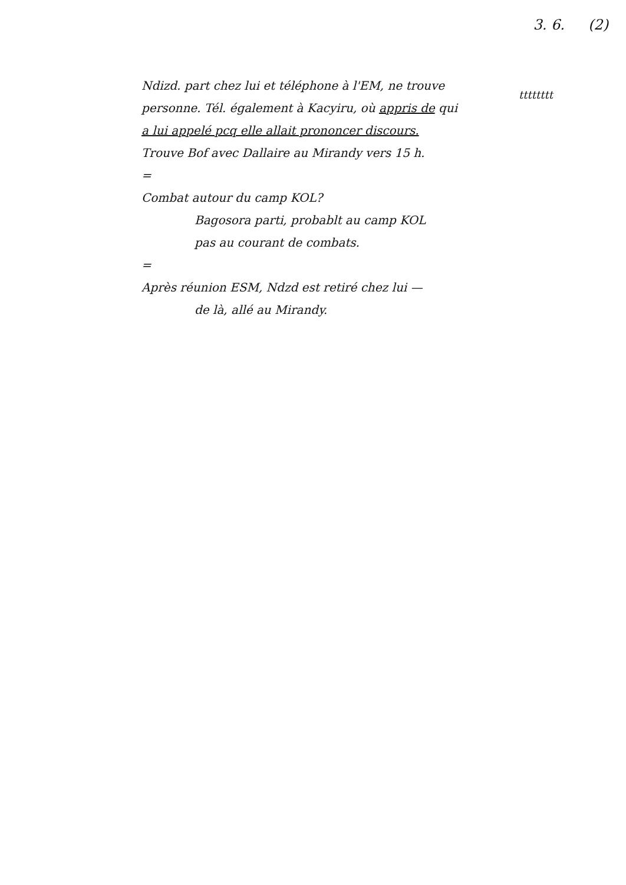3. 6. (2)
tttttttt
Ndizd. part chez lui et téléphone à l'EM, ne trouve
personne. Tél. également à Kacyiru, où appris de qui
a lui appelé pcq elle allait prononcer discours.
Trouve Bof avec Dallaire au Mirandy vers 15 h.
=
Combat autour du camp KOL?
Bagosora parti, probablt au camp KOL
pas au courant de combats.
=
Après réunion ESM, Ndzd est retiré chez lui —
de là, allé au Mirandy.